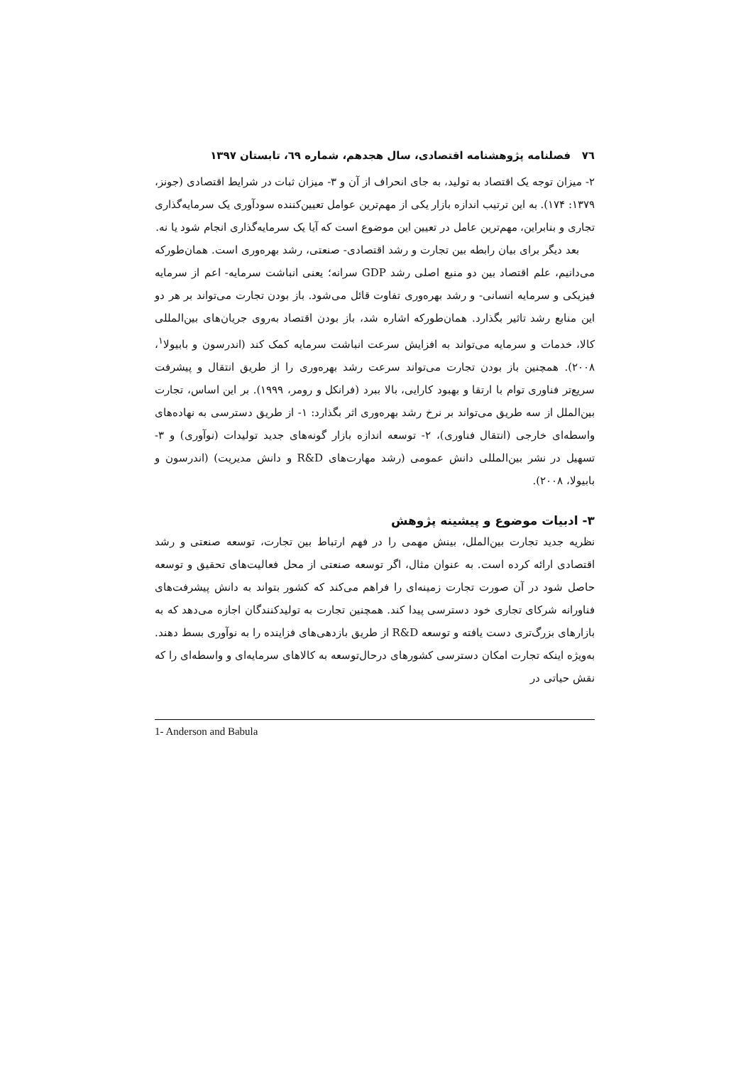۷٦ فصلنامه پژوهشنامه اقتصادی، سال هجدهم، شماره ٦٩، تابستان ۱۳۹۷
۲- میزان توجه یک اقتصاد به تولید، به جای انحراف از آن و ۳- میزان ثبات در شرایط اقتصادی (جونز، ۱۳۷۹: ۱۷۴). به این ترتیب اندازه بازار یکی از مهم‌ترین عوامل تعیین‌کننده سودآوری یک سرمایه‌گذاری تجاری و بنابراین، مهم‌ترین عامل در تعیین این موضوع است که آیا یک سرمایه‌گذاری انجام شود یا نه.
بعد دیگر برای بیان رابطه بین تجارت و رشد اقتصادی- صنعتی، رشد بهره‌وری است. همان‌طورکه می‌دانیم، علم اقتصاد بین دو منبع اصلی رشد GDP سرانه؛ یعنی انباشت سرمایه- اعم از سرمایه فیزیکی و سرمایه انسانی- و رشد بهره‌وری تفاوت قائل می‌شود. باز بودن تجارت می‌تواند بر هر دو این منابع رشد تاثیر بگذارد. همان‌طورکه اشاره شد، باز بودن اقتصاد به‌روی جریان‌های بین‌المللی کالا، خدمات و سرمایه می‌تواند به افزایش سرعت انباشت سرمایه کمک کند (اندرسون و بابیولا<sup>۱</sup>، ۲۰۰۸). همچنین باز بودن تجارت می‌تواند سرعت رشد بهره‌وری را از طریق انتقال و پیشرفت سریع‌تر فناوری توام با ارتقا و بهبود کارایی، بالا ببرد (فرانکل و رومر، ۱۹۹۹). بر این اساس، تجارت بین‌الملل از سه طریق می‌تواند بر نرخ رشد بهره‌وری اثر بگذارد: ۱- از طریق دسترسی به نهاده‌های واسطه‌ای خارجی (انتقال فناوری)، ۲- توسعه اندازه بازار گونه‌های جدید تولیدات (نوآوری) و ۳- تسهیل در نشر بین‌المللی دانش عمومی (رشد مهارت‌های R&D و دانش مدیریت) (اندرسون و بابیولا، ۲۰۰۸).
۳- ادبیات موضوع و پیشینه پژوهش
نظریه جدید تجارت بین‌الملل، بینش مهمی را در فهم ارتباط بین تجارت، توسعه صنعتی و رشد اقتصادی ارائه کرده است. به عنوان مثال، اگر توسعه صنعتی از محل فعالیت‌های تحقیق و توسعه حاصل شود در آن صورت تجارت زمینه‌ای را فراهم می‌کند که کشور بتواند به دانش پیشرفت‌های فناورانه شرکای تجاری خود دسترسی پیدا کند. همچنین تجارت به تولیدکنندگان اجازه می‌دهد که به بازارهای بزرگ‌تری دست یافته و توسعه R&D از طریق بازدهی‌های فزاینده را به نوآوری بسط دهند. به‌ویژه اینکه تجارت امکان دسترسی کشورهای درحال‌توسعه به کالاهای سرمایه‌ای و واسطه‌ای را که نقش حیاتی در
1- Anderson and Babula